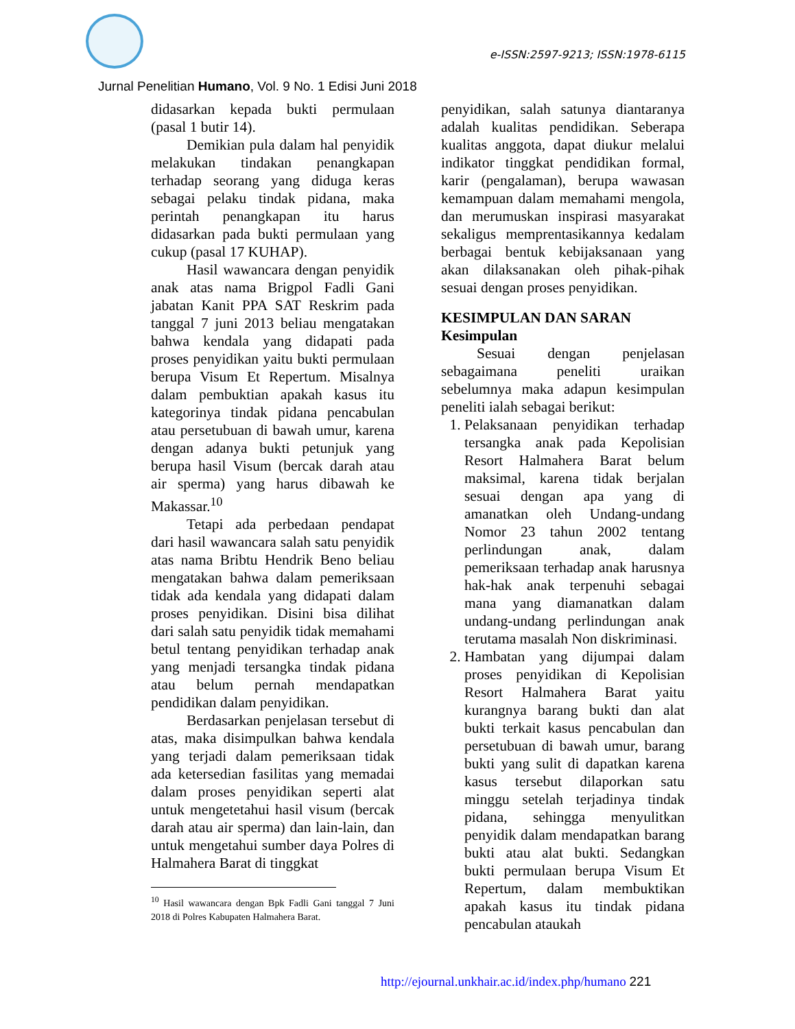e-ISSN:2597-9213; ISSN:1978-6115
Jurnal Penelitian Humano, Vol. 9 No. 1 Edisi Juni 2018
didasarkan kepada bukti permulaan (pasal 1 butir 14).
Demikian pula dalam hal penyidik melakukan tindakan penangkapan terhadap seorang yang diduga keras sebagai pelaku tindak pidana, maka perintah penangkapan itu harus didasarkan pada bukti permulaan yang cukup (pasal 17 KUHAP).
Hasil wawancara dengan penyidik anak atas nama Brigpol Fadli Gani jabatan Kanit PPA SAT Reskrim pada tanggal 7 juni 2013 beliau mengatakan bahwa kendala yang didapati pada proses penyidikan yaitu bukti permulaan berupa Visum Et Repertum. Misalnya dalam pembuktian apakah kasus itu kategorinya tindak pidana pencabulan atau persetubuan di bawah umur, karena dengan adanya bukti petunjuk yang berupa hasil Visum (bercak darah atau air sperma) yang harus dibawah ke Makassar.<sup>10</sup>
Tetapi ada perbedaan pendapat dari hasil wawancara salah satu penyidik atas nama Bribtu Hendrik Beno beliau mengatakan bahwa dalam pemeriksaan tidak ada kendala yang didapati dalam proses penyidikan. Disini bisa dilihat dari salah satu penyidik tidak memahami betul tentang penyidikan terhadap anak yang menjadi tersangka tindak pidana atau belum pernah mendapatkan pendidikan dalam penyidikan.
Berdasarkan penjelasan tersebut di atas, maka disimpulkan bahwa kendala yang terjadi dalam pemeriksaan tidak ada ketersedian fasilitas yang memadai dalam proses penyidikan seperti alat untuk mengetetahui hasil visum (bercak darah atau air sperma) dan lain-lain, dan untuk mengetahui sumber daya Polres di Halmahera Barat di tinggkat
<sup>10</sup> Hasil wawancara dengan Bpk Fadli Gani tanggal 7 Juni 2018 di Polres Kabupaten Halmahera Barat.
penyidikan, salah satunya diantaranya adalah kualitas pendidikan. Seberapa kualitas anggota, dapat diukur melalui indikator tinggkat pendidikan formal, karir (pengalaman), berupa wawasan kemampuan dalam memahami mengola, dan merumuskan inspirasi masyarakat sekaligus memprentasikannya kedalam berbagai bentuk kebijaksanaan yang akan dilaksanakan oleh pihak-pihak sesuai dengan proses penyidikan.
KESIMPULAN DAN SARAN
Kesimpulan
Sesuai dengan penjelasan sebagaimana peneliti uraikan sebelumnya maka adapun kesimpulan peneliti ialah sebagai berikut:
1. Pelaksanaan penyidikan terhadap tersangka anak pada Kepolisian Resort Halmahera Barat belum maksimal, karena tidak berjalan sesuai dengan apa yang di amanatkan oleh Undang-undang Nomor 23 tahun 2002 tentang perlindungan anak, dalam pemeriksaan terhadap anak harusnya hak-hak anak terpenuhi sebagai mana yang diamanatkan dalam undang-undang perlindungan anak terutama masalah Non diskriminasi.
2. Hambatan yang dijumpai dalam proses penyidikan di Kepolisian Resort Halmahera Barat yaitu kurangnya barang bukti dan alat bukti terkait kasus pencabulan dan persetubuan di bawah umur, barang bukti yang sulit di dapatkan karena kasus tersebut dilaporkan satu minggu setelah terjadinya tindak pidana, sehingga menyulitkan penyidik dalam mendapatkan barang bukti atau alat bukti. Sedangkan bukti permulaan berupa Visum Et Repertum, dalam membuktikan apakah kasus itu tindak pidana pencabulan ataukah
http://ejournal.unkhair.ac.id/index.php/humano 221